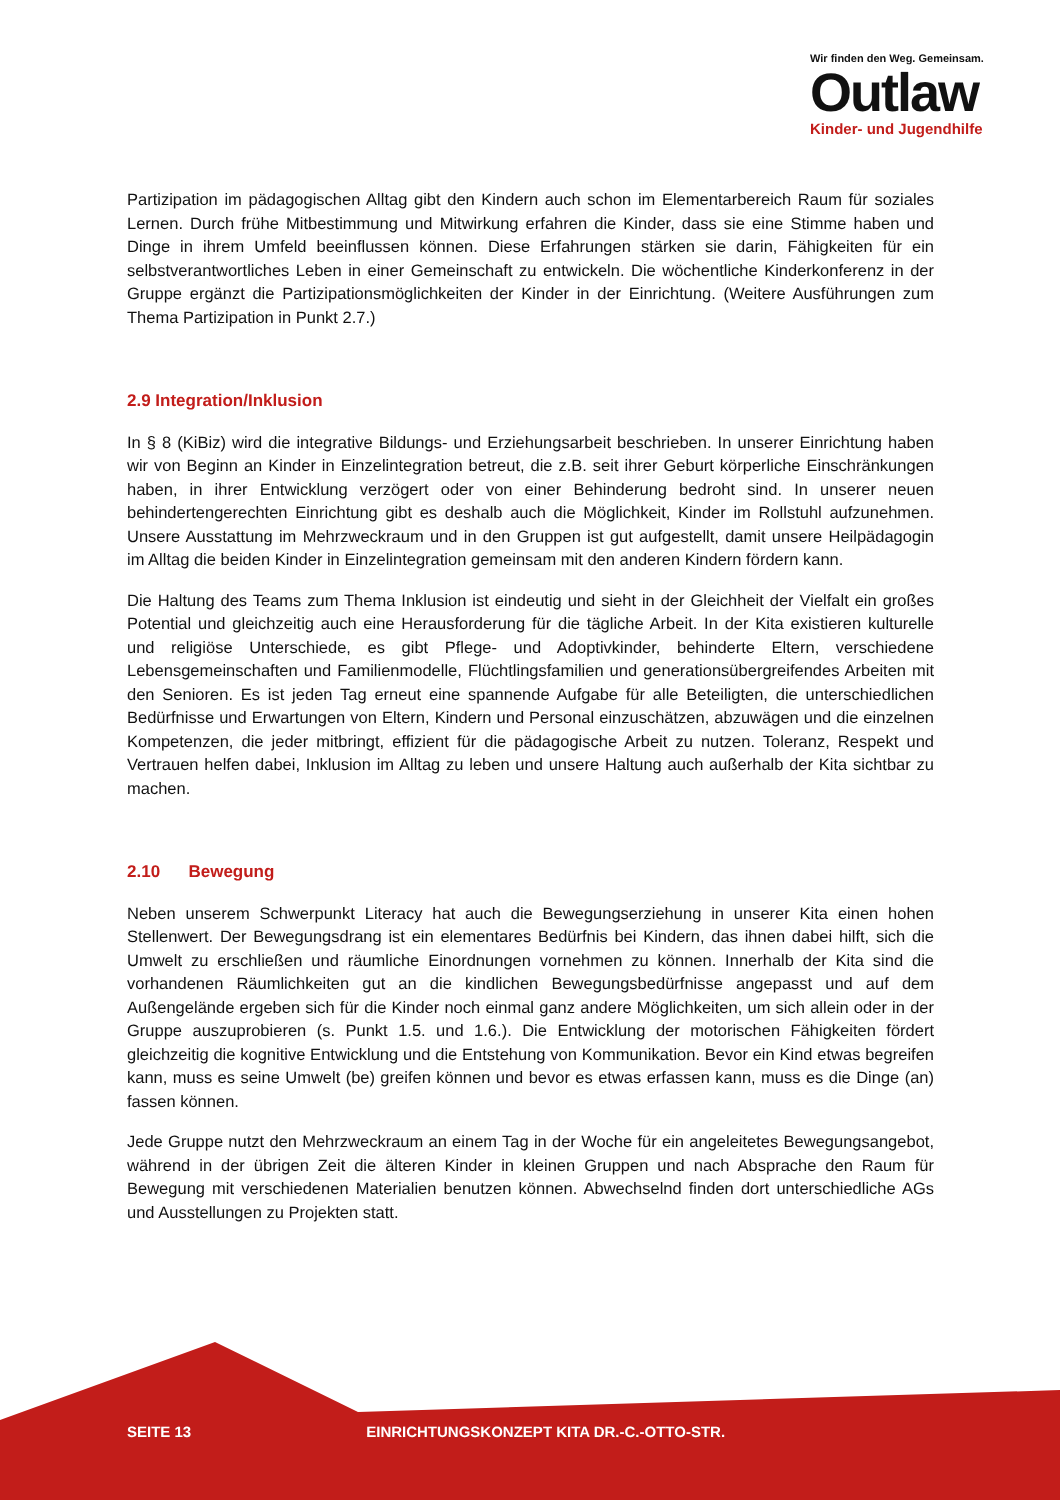Wir finden den Weg. Gemeinsam.
Outlaw
Kinder- und Jugendhilfe
Partizipation im pädagogischen Alltag gibt den Kindern auch schon im Elementarbereich Raum für soziales Lernen. Durch frühe Mitbestimmung und Mitwirkung erfahren die Kinder, dass sie eine Stimme haben und Dinge in ihrem Umfeld beeinflussen können. Diese Erfahrungen stärken sie darin, Fähigkeiten für ein selbstverantwortliches Leben in einer Gemeinschaft zu entwickeln. Die wöchentliche Kinderkonferenz in der Gruppe ergänzt die Partizipationsmöglichkeiten der Kinder in der Einrichtung. (Weitere Ausführungen zum Thema Partizipation in Punkt 2.7.)
2.9 Integration/Inklusion
In § 8 (KiBiz) wird die integrative Bildungs- und Erziehungsarbeit beschrieben. In unserer Einrichtung haben wir von Beginn an Kinder in Einzelintegration betreut, die z.B. seit ihrer Geburt körperliche Einschränkungen haben, in ihrer Entwicklung verzögert oder von einer Behinderung bedroht sind. In unserer neuen behindertengerechten Einrichtung gibt es deshalb auch die Möglichkeit, Kinder im Rollstuhl aufzunehmen. Unsere Ausstattung im Mehrzweckraum und in den Gruppen ist gut aufgestellt, damit unsere Heilpädagogin im Alltag die beiden Kinder in Einzelintegration gemeinsam mit den anderen Kindern fördern kann.
Die Haltung des Teams zum Thema Inklusion ist eindeutig und sieht in der Gleichheit der Vielfalt ein großes Potential und gleichzeitig auch eine Herausforderung für die tägliche Arbeit. In der Kita existieren kulturelle und religiöse Unterschiede, es gibt Pflege- und Adoptivkinder, behinderte Eltern, verschiedene Lebensgemeinschaften und Familienmodelle, Flüchtlingsfamilien und generationsübergreifendes Arbeiten mit den Senioren. Es ist jeden Tag erneut eine spannende Aufgabe für alle Beteiligten, die unterschiedlichen Bedürfnisse und Erwartungen von Eltern, Kindern und Personal einzuschätzen, abzuwägen und die einzelnen Kompetenzen, die jeder mitbringt, effizient für die pädagogische Arbeit zu nutzen. Toleranz, Respekt und Vertrauen helfen dabei, Inklusion im Alltag zu leben und unsere Haltung auch außerhalb der Kita sichtbar zu machen.
2.10 Bewegung
Neben unserem Schwerpunkt Literacy hat auch die Bewegungserziehung in unserer Kita einen hohen Stellenwert. Der Bewegungsdrang ist ein elementares Bedürfnis bei Kindern, das ihnen dabei hilft, sich die Umwelt zu erschließen und räumliche Einordnungen vornehmen zu können. Innerhalb der Kita sind die vorhandenen Räumlichkeiten gut an die kindlichen Bewegungsbedürfnisse angepasst und auf dem Außengelände ergeben sich für die Kinder noch einmal ganz andere Möglichkeiten, um sich allein oder in der Gruppe auszuprobieren (s. Punkt 1.5. und 1.6.). Die Entwicklung der motorischen Fähigkeiten fördert gleichzeitig die kognitive Entwicklung und die Entstehung von Kommunikation. Bevor ein Kind etwas begreifen kann, muss es seine Umwelt (be) greifen können und bevor es etwas erfassen kann, muss es die Dinge (an) fassen können.
Jede Gruppe nutzt den Mehrzweckraum an einem Tag in der Woche für ein angeleitetes Bewegungsangebot, während in der übrigen Zeit die älteren Kinder in kleinen Gruppen und nach Absprache den Raum für Bewegung mit verschiedenen Materialien benutzen können. Abwechselnd finden dort unterschiedliche AGs und Ausstellungen zu Projekten statt.
SEITE 13 EINRICHTUNGSKONZEPT KITA DR.-C.-OTTO-STR.